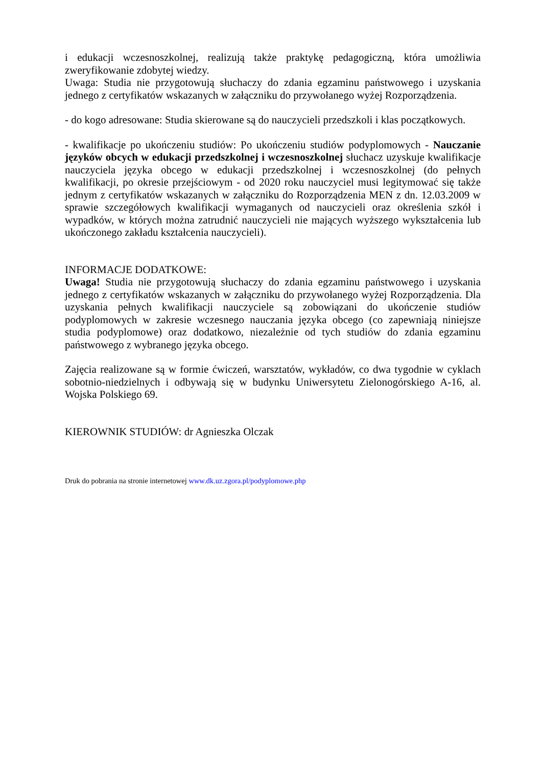i edukacji wczesnoszkolnej, realizują także praktykę pedagogiczną, która umożliwia zweryfikowanie zdobytej wiedzy.
Uwaga: Studia nie przygotowują słuchaczy do zdania egzaminu państwowego i uzyskania jednego z certyfikatów wskazanych w załączniku do przywołanego wyżej Rozporządzenia.
- do kogo adresowane: Studia skierowane są do nauczycieli przedszkoli i klas początkowych.
- kwalifikacje po ukończeniu studiów: Po ukończeniu studiów podyplomowych - Nauczanie języków obcych w edukacji przedszkolnej i wczesnoszkolnej słuchacz uzyskuje kwalifikacje nauczyciela języka obcego w edukacji przedszkolnej i wczesnoszkolnej (do pełnych kwalifikacji, po okresie przejściowym - od 2020 roku nauczyciel musi legitymować się także jednym z certyfikatów wskazanych w załączniku do Rozporządzenia MEN z dn. 12.03.2009 w sprawie szczegółowych kwalifikacji wymaganych od nauczycieli oraz określenia szkół i wypadków, w których można zatrudnić nauczycieli nie mających wyższego wykształcenia lub ukończonego zakładu kształcenia nauczycieli).
INFORMACJE DODATKOWE:
Uwaga! Studia nie przygotowują słuchaczy do zdania egzaminu państwowego i uzyskania jednego z certyfikatów wskazanych w załączniku do przywołanego wyżej Rozporządzenia. Dla uzyskania pełnych kwalifikacji nauczyciele są zobowiązani do ukończenie studiów podyplomowych w zakresie wczesnego nauczania języka obcego (co zapewniają niniejsze studia podyplomowe) oraz dodatkowo, niezależnie od tych studiów do zdania egzaminu państwowego z wybranego języka obcego.
Zajęcia realizowane są w formie ćwiczeń, warsztatów, wykładów, co dwa tygodnie w cyklach sobotnio-niedzielnych i odbywają się w budynku Uniwersytetu Zielonogórskiego A-16, al. Wojska Polskiego 69.
KIEROWNIK STUDIÓW: dr Agnieszka Olczak
Druk do pobrania na stronie internetowej www.dk.uz.zgora.pl/podyplomowe.php